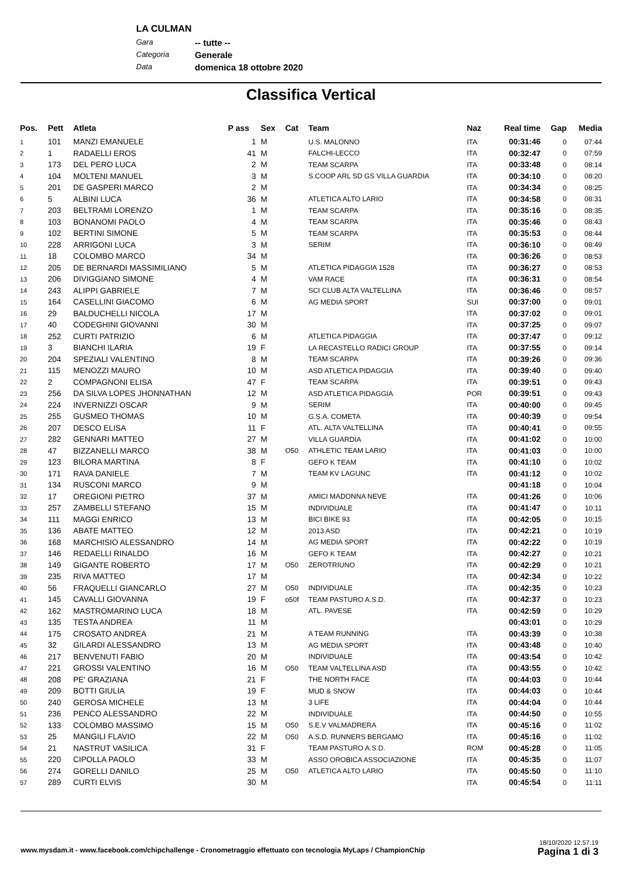LA CULMAN
Gara -- tutte --
Categoria Generale
Data domenica 18 ottobre 2020
Classifica Vertical
| Pos. | Pett | Atleta | P ass | Sex | Cat | Team | Naz | Real time | Gap | Media |
| --- | --- | --- | --- | --- | --- | --- | --- | --- | --- | --- |
| 1 | 101 | MANZI EMANUELE | 1 | M | | U.S. MALONNO | ITA | 00:31:46 | 0 | 07:44 |
| 2 | 1 | RADAELLI EROS | 41 | M | | FALCHI-LECCO | ITA | 00:32:47 | 0 | 07:59 |
| 3 | 173 | DEL PERO LUCA | 2 | M | | TEAM SCARPA | ITA | 00:33:48 | 0 | 08:14 |
| 4 | 104 | MOLTENI MANUEL | 3 | M | | S.COOP ARL SD GS VILLA GUARDIA | ITA | 00:34:10 | 0 | 08:20 |
| 5 | 201 | DE GASPERI MARCO | 2 | M | | | ITA | 00:34:34 | 0 | 08:25 |
| 6 | 5 | ALBINI LUCA | 36 | M | | ATLETICA ALTO LARIO | ITA | 00:34:58 | 0 | 08:31 |
| 7 | 203 | BELTRAMI LORENZO | 1 | M | | TEAM SCARPA | ITA | 00:35:16 | 0 | 08:35 |
| 8 | 103 | BONANOMI PAOLO | 4 | M | | TEAM SCARPA | ITA | 00:35:46 | 0 | 08:43 |
| 9 | 102 | BERTINI SIMONE | 5 | M | | TEAM SCARPA | ITA | 00:35:53 | 0 | 08:44 |
| 10 | 228 | ARRIGONI LUCA | 3 | M | | SERIM | ITA | 00:36:10 | 0 | 08:49 |
| 11 | 18 | COLOMBO MARCO | 34 | M | | | ITA | 00:36:26 | 0 | 08:53 |
| 12 | 205 | DE BERNARDI MASSIMILIANO | 5 | M | | ATLETICA PIDAGGIA 1528 | ITA | 00:36:27 | 0 | 08:53 |
| 13 | 206 | DIVIGGIANO SIMONE | 4 | M | | VAM RACE | ITA | 00:36:31 | 0 | 08:54 |
| 14 | 243 | ALIPPI GABRIELE | 7 | M | | SCI CLUB ALTA VALTELLINA | ITA | 00:36:46 | 0 | 08:57 |
| 15 | 164 | CASELLINI GIACOMO | 6 | M | | AG MEDIA SPORT | SUI | 00:37:00 | 0 | 09:01 |
| 16 | 29 | BALDUCHELLI NICOLA | 17 | M | | | ITA | 00:37:02 | 0 | 09:01 |
| 17 | 40 | CODEGHINI GIOVANNI | 30 | M | | | ITA | 00:37:25 | 0 | 09:07 |
| 18 | 252 | CURTI PATRIZIO | 6 | M | | ATLETICA PIDAGGIA | ITA | 00:37:47 | 0 | 09:12 |
| 19 | 3 | BIANCHI ILARIA | 19 | F | | LA RECASTELLO RADICI GROUP | ITA | 00:37:55 | 0 | 09:14 |
| 20 | 204 | SPEZIALI VALENTINO | 8 | M | | TEAM SCARPA | ITA | 00:39:26 | 0 | 09:36 |
| 21 | 115 | MENOZZI MAURO | 10 | M | | ASD ATLETICA PIDAGGIA | ITA | 00:39:40 | 0 | 09:40 |
| 22 | 2 | COMPAGNONI ELISA | 47 | F | | TEAM SCARPA | ITA | 00:39:51 | 0 | 09:43 |
| 23 | 256 | DA SILVA LOPES JHONNATHAN | 12 | M | | ASD ATLETICA PIDAGGIA | POR | 00:39:51 | 0 | 09:43 |
| 24 | 224 | INVERNIZZI OSCAR | 9 | M | | SERIM | ITA | 00:40:00 | 0 | 09:45 |
| 25 | 255 | GUSMEO THOMAS | 10 | M | | G.S.A. COMETA | ITA | 00:40:39 | 0 | 09:54 |
| 26 | 207 | DESCO ELISA | 11 | F | | ATL. ALTA VALTELLINA | ITA | 00:40:41 | 0 | 09:55 |
| 27 | 282 | GENNARI MATTEO | 27 | M | | VILLA GUARDIA | ITA | 00:41:02 | 0 | 10:00 |
| 28 | 47 | BIZZANELLI MARCO | 38 | M | O50 | ATHLETIC TEAM LARIO | ITA | 00:41:03 | 0 | 10:00 |
| 29 | 123 | BILORA MARTINA | 8 | F | | GEFO K TEAM | ITA | 00:41:10 | 0 | 10:02 |
| 30 | 171 | RAVA DANIELE | 7 | M | | TEAM KV LAGUNC | ITA | 00:41:12 | 0 | 10:02 |
| 31 | 134 | RUSCONI MARCO | 9 | M | | | | 00:41:18 | 0 | 10:04 |
| 32 | 17 | OREGIONI PIETRO | 37 | M | | AMICI MADONNA NEVE | ITA | 00:41:26 | 0 | 10:06 |
| 33 | 257 | ZAMBELLI STEFANO | 15 | M | | INDIVIDUALE | ITA | 00:41:47 | 0 | 10:11 |
| 34 | 111 | MAGGI ENRICO | 13 | M | | BICI BIKE 93 | ITA | 00:42:05 | 0 | 10:15 |
| 35 | 136 | ABATE MATTEO | 12 | M | | 2013 ASD | ITA | 00:42:21 | 0 | 10:19 |
| 36 | 168 | MARCHISIO ALESSANDRO | 14 | M | | AG MEDIA SPORT | ITA | 00:42:22 | 0 | 10:19 |
| 37 | 146 | REDAELLI RINALDO | 16 | M | | GEFO K TEAM | ITA | 00:42:27 | 0 | 10:21 |
| 38 | 149 | GIGANTE ROBERTO | 17 | M | O50 | ZEROTRIUNO | ITA | 00:42:29 | 0 | 10:21 |
| 39 | 235 | RIVA MATTEO | 17 | M | | | ITA | 00:42:34 | 0 | 10:22 |
| 40 | 56 | FRAQUELLI GIANCARLO | 27 | M | O50 | INDIVIDUALE | ITA | 00:42:35 | 0 | 10:23 |
| 41 | 145 | CAVALLI GIOVANNA | 19 | F | o50f | TEAM PASTURO A.S.D. | ITA | 00:42:37 | 0 | 10:23 |
| 42 | 162 | MASTROMARINO LUCA | 18 | M | | ATL. PAVESE | ITA | 00:42:59 | 0 | 10:29 |
| 43 | 135 | TESTA ANDREA | 11 | M | | | | 00:43:01 | 0 | 10:29 |
| 44 | 175 | CROSATO ANDREA | 21 | M | | A TEAM RUNNING | ITA | 00:43:39 | 0 | 10:38 |
| 45 | 32 | GILARDI ALESSANDRO | 13 | M | | AG MEDIA SPORT | ITA | 00:43:48 | 0 | 10:40 |
| 46 | 217 | BENVENUTI FABIO | 20 | M | | INDIVIDUALE | ITA | 00:43:54 | 0 | 10:42 |
| 47 | 221 | GROSSI VALENTINO | 16 | M | O50 | TEAM VALTELLINA ASD | ITA | 00:43:55 | 0 | 10:42 |
| 48 | 208 | PE' GRAZIANA | 21 | F | | THE NORTH FACE | ITA | 00:44:03 | 0 | 10:44 |
| 49 | 209 | BOTTI GIULIA | 19 | F | | MUD & SNOW | ITA | 00:44:03 | 0 | 10:44 |
| 50 | 240 | GEROSA MICHELE | 13 | M | | 3 LIFE | ITA | 00:44:04 | 0 | 10:44 |
| 51 | 236 | PENCO ALESSANDRO | 22 | M | | INDIVIDUALE | ITA | 00:44:50 | 0 | 10:55 |
| 52 | 133 | COLOMBO MASSIMO | 15 | M | O50 | S.E.V VALMADRERA | ITA | 00:45:16 | 0 | 11:02 |
| 53 | 25 | MANGILI FLAVIO | 22 | M | O50 | A.S.D. RUNNERS BERGAMO | ITA | 00:45:16 | 0 | 11:02 |
| 54 | 21 | NASTRUT VASILICA | 31 | F | | TEAM PASTURO A.S.D. | ROM | 00:45:28 | 0 | 11:05 |
| 55 | 220 | CIPOLLA PAOLO | 33 | M | | ASSO OROBICA ASSOCIAZIONE | ITA | 00:45:35 | 0 | 11:07 |
| 56 | 274 | GORELLI DANILO | 25 | M | O50 | ATLETICA ALTO LARIO | ITA | 00:45:50 | 0 | 11:10 |
| 57 | 289 | CURTI ELVIS | 30 | M | | | ITA | 00:45:54 | 0 | 11:11 |
www.mysdam.it - www.facebook.com/chipchallenge - Cronometraggio effettuato con tecnologia MyLaps / ChampionChip
18/10/2020 12.57.19
Pagina 1 di 3